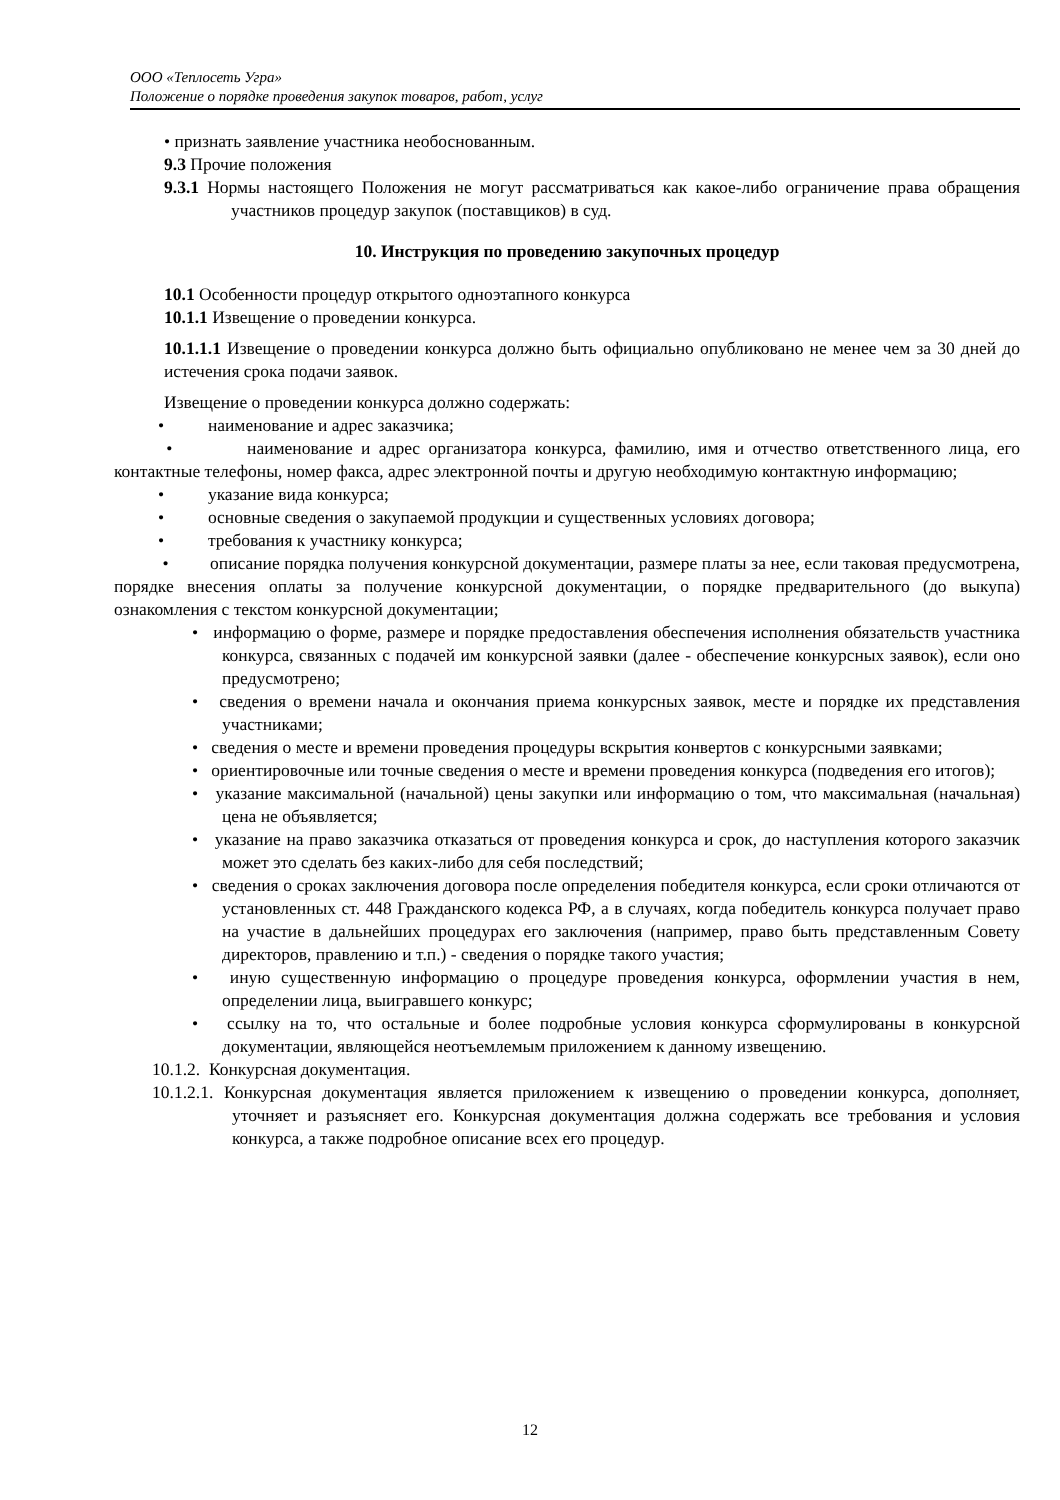ООО «Теплосеть Угра»
Положение о порядке проведения закупок товаров, работ, услуг
• признать заявление участника необоснованным.
9.3 Прочие положения
9.3.1 Нормы настоящего Положения не могут рассматриваться как какое-либо ограничение права обращения участников процедур закупок (поставщиков) в суд.
10. Инструкция по проведению закупочных процедур
10.1 Особенности процедур открытого одноэтапного конкурса
10.1.1 Извещение о проведении конкурса.
10.1.1.1 Извещение о проведении конкурса должно быть официально опубликовано не менее чем за 30 дней до истечения срока подачи заявок.
Извещение о проведении конкурса должно содержать:
• наименование и адрес заказчика;
• наименование и адрес организатора конкурса, фамилию, имя и отчество ответственного лица, его контактные телефоны, номер факса, адрес электронной почты и другую необходимую контактную информацию;
• указание вида конкурса;
• основные сведения о закупаемой продукции и существенных условиях договора;
• требования к участнику конкурса;
• описание порядка получения конкурсной документации, размере платы за нее, если таковая предусмотрена, порядке внесения оплаты за получение конкурсной документации, о порядке предварительного (до выкупа) ознакомления с текстом конкурсной документации;
• информацию о форме, размере и порядке предоставления обеспечения исполнения обязательств участника конкурса, связанных с подачей им конкурсной заявки (далее - обеспечение конкурсных заявок), если оно предусмотрено;
• сведения о времени начала и окончания приема конкурсных заявок, месте и порядке их представления участниками;
• сведения о месте и времени проведения процедуры вскрытия конвертов с конкурсными заявками;
• ориентировочные или точные сведения о месте и времени проведения конкурса (подведения его итогов);
• указание максимальной (начальной) цены закупки или информацию о том, что максимальная (начальная) цена не объявляется;
• указание на право заказчика отказаться от проведения конкурса и срок, до наступления которого заказчик может это сделать без каких-либо для себя последствий;
• сведения о сроках заключения договора после определения победителя конкурса, если сроки отличаются от установленных ст. 448 Гражданского кодекса РФ, а в случаях, когда победитель конкурса получает право на участие в дальнейших процедурах его заключения (например, право быть представленным Совету директоров, правлению и т.п.) - сведения о порядке такого участия;
• иную существенную информацию о процедуре проведения конкурса, оформлении участия в нем, определении лица, выигравшего конкурс;
• ссылку на то, что остальные и более подробные условия конкурса сформулированы в конкурсной документации, являющейся неотъемлемым приложением к данному извещению.
10.1.2. Конкурсная документация.
10.1.2.1. Конкурсная документация является приложением к извещению о проведении конкурса, дополняет, уточняет и разъясняет его. Конкурсная документация должна содержать все требования и условия конкурса, а также подробное описание всех его процедур.
12